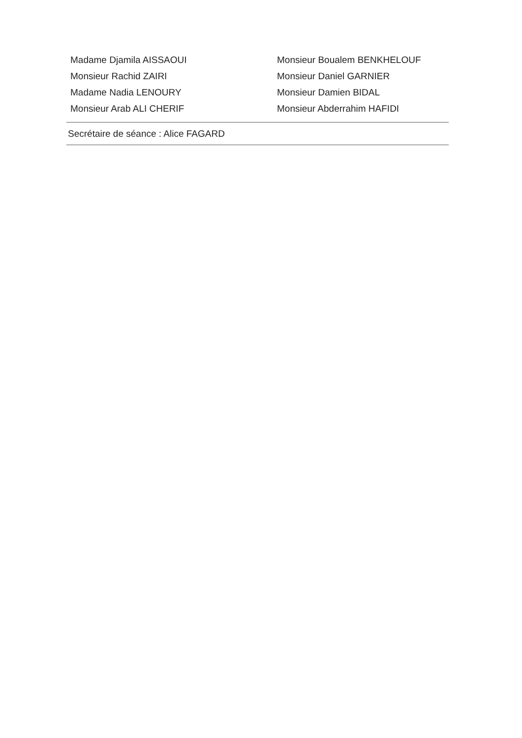| Madame Djamila AISSAOUI | Monsieur Boualem BENKHELOUF |
| Monsieur Rachid ZAIRI | Monsieur Daniel GARNIER |
| Madame Nadia LENOURY | Monsieur Damien BIDAL |
| Monsieur Arab ALI CHERIF | Monsieur Abderrahim HAFIDI |
Secrétaire de séance : Alice FAGARD